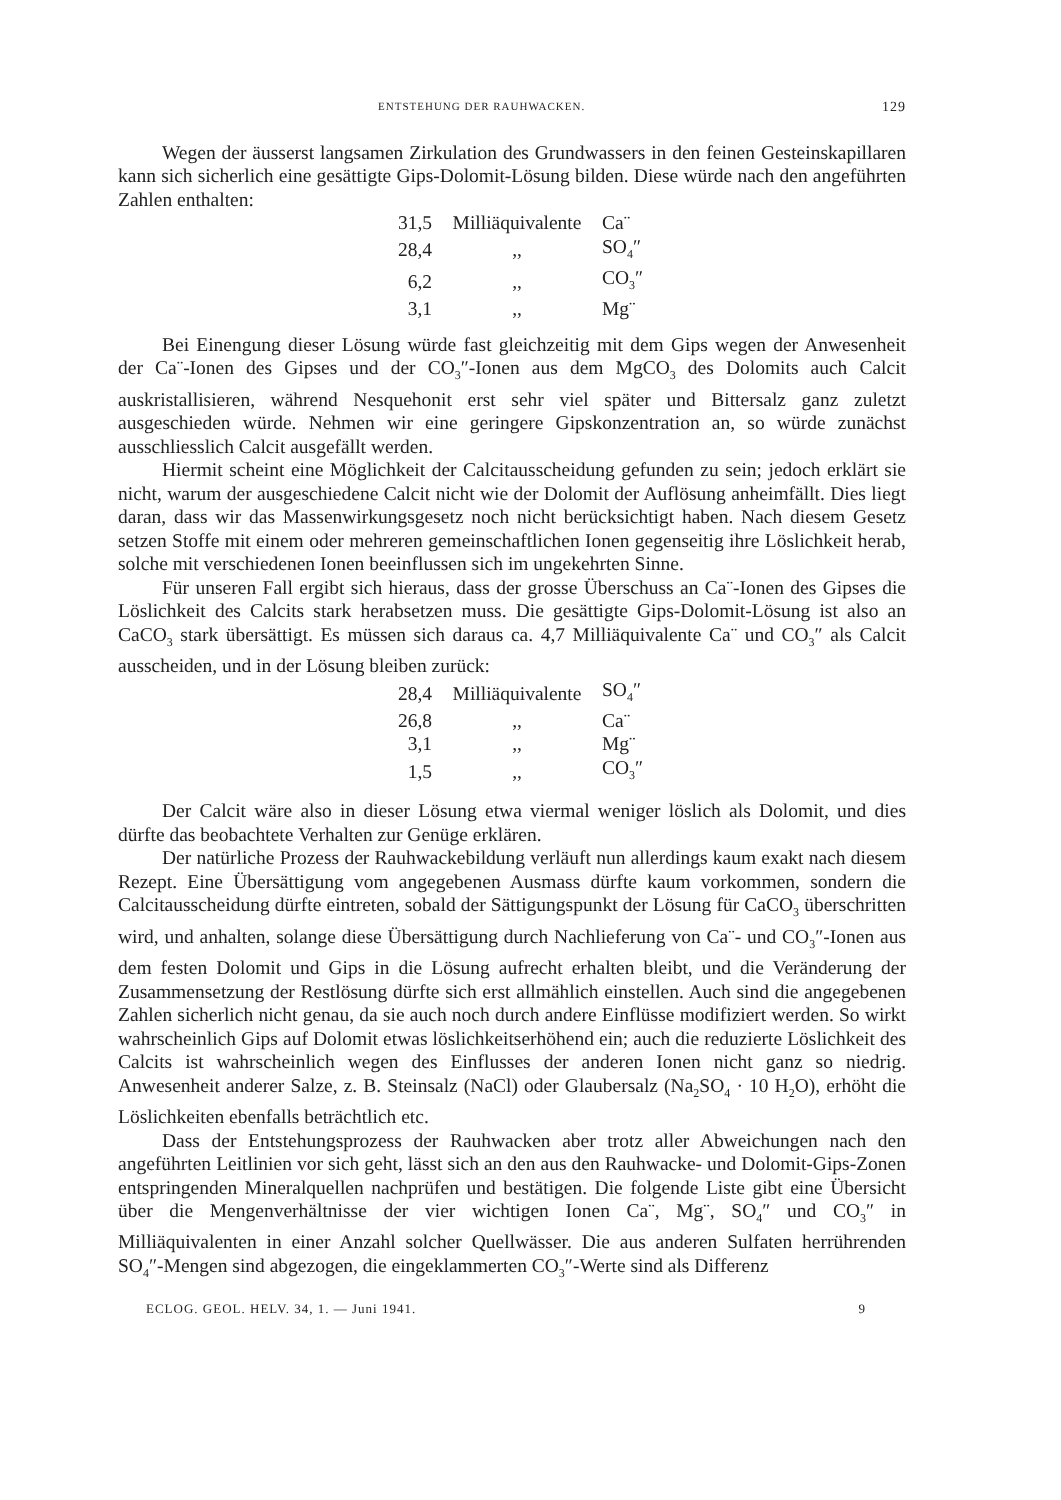ENTSTEHUNG DER RAUHWACKEN. 129
Wegen der äusserst langsamen Zirkulation des Grundwassers in den feinen Gesteinskapillaren kann sich sicherlich eine gesättigte Gips-Dolomit-Lösung bilden. Diese würde nach den angeführten Zahlen enthalten:
| 31,5 | Milliäquivalente | Ca¨ |
| 28,4 | ,, | SO<sub>4</sub>″ |
| 6,2 | ,, | CO<sub>3</sub>″ |
| 3,1 | ,, | Mg¨ |
Bei Einengung dieser Lösung würde fast gleichzeitig mit dem Gips wegen der Anwesenheit der Ca¨-Ionen des Gipses und der CO<sub>3</sub>″-Ionen aus dem MgCO<sub>3</sub> des Dolomits auch Calcit auskristallisieren, während Nesquehonit erst sehr viel später und Bittersalz ganz zuletzt ausgeschieden würde. Nehmen wir eine geringere Gipskonzentration an, so würde zunächst ausschliesslich Calcit ausgefällt werden.
Hiermit scheint eine Möglichkeit der Calcitausscheidung gefunden zu sein; jedoch erklärt sie nicht, warum der ausgeschiedene Calcit nicht wie der Dolomit der Auflösung anheimfällt. Dies liegt daran, dass wir das Massenwirkungsgesetz noch nicht berücksichtigt haben. Nach diesem Gesetz setzen Stoffe mit einem oder mehreren gemeinschaftlichen Ionen gegenseitig ihre Löslichkeit herab, solche mit verschiedenen Ionen beeinflussen sich im ungekehrten Sinne.
Für unseren Fall ergibt sich hieraus, dass der grosse Überschuss an Ca¨-Ionen des Gipses die Löslichkeit des Calcits stark herabsetzen muss. Die gesättigte Gips-Dolomit-Lösung ist also an CaCO<sub>3</sub> stark übersättigt. Es müssen sich daraus ca. 4,7 Milliäquivalente Ca¨ und CO<sub>3</sub>″ als Calcit ausscheiden, und in der Lösung bleiben zurück:
| 28,4 | Milliäquivalente | SO<sub>4</sub>″ |
| 26,8 | ,, | Ca¨ |
| 3,1 | ,, | Mg¨ |
| 1,5 | ,, | CO<sub>3</sub>″ |
Der Calcit wäre also in dieser Lösung etwa viermal weniger löslich als Dolomit, und dies dürfte das beobachtete Verhalten zur Genüge erklären.
Der natürliche Prozess der Rauhwackebildung verläuft nun allerdings kaum exakt nach diesem Rezept. Eine Übersättigung vom angegebenen Ausmass dürfte kaum vorkommen, sondern die Calcitausscheidung dürfte eintreten, sobald der Sättigungspunkt der Lösung für CaCO<sub>3</sub> überschritten wird, und anhalten, solange diese Übersättigung durch Nachlieferung von Ca¨- und CO<sub>3</sub>″-Ionen aus dem festen Dolomit und Gips in die Lösung aufrecht erhalten bleibt, und die Veränderung der Zusammensetzung der Restlösung dürfte sich erst allmählich einstellen. Auch sind die angegebenen Zahlen sicherlich nicht genau, da sie auch noch durch andere Einflüsse modifiziert werden. So wirkt wahrscheinlich Gips auf Dolomit etwas löslichkeitserhöhend ein; auch die reduzierte Löslichkeit des Calcits ist wahrscheinlich wegen des Einflusses der anderen Ionen nicht ganz so niedrig. Anwesenheit anderer Salze, z. B. Steinsalz (NaCl) oder Glaubersalz (Na<sub>2</sub>SO<sub>4</sub> · 10 H<sub>2</sub>O), erhöht die Löslichkeiten ebenfalls beträchtlich etc.
Dass der Entstehungsprozess der Rauhwacken aber trotz aller Abweichungen nach den angeführten Leitlinien vor sich geht, lässt sich an den aus den Rauhwacke- und Dolomit-Gips-Zonen entspringenden Mineralquellen nachprüfen und bestätigen. Die folgende Liste gibt eine Übersicht über die Mengenverhältnisse der vier wichtigen Ionen Ca¨, Mg¨, SO<sub>4</sub>″ und CO<sub>3</sub>″ in Milliäquivalenten in einer Anzahl solcher Quellwässer. Die aus anderen Sulfaten herrührenden SO<sub>4</sub>″-Mengen sind abgezogen, die eingeklammerten CO<sub>3</sub>″-Werte sind als Differenz
ECLOG. GEOL. HELV. 34, 1. — Juni 1941. 9